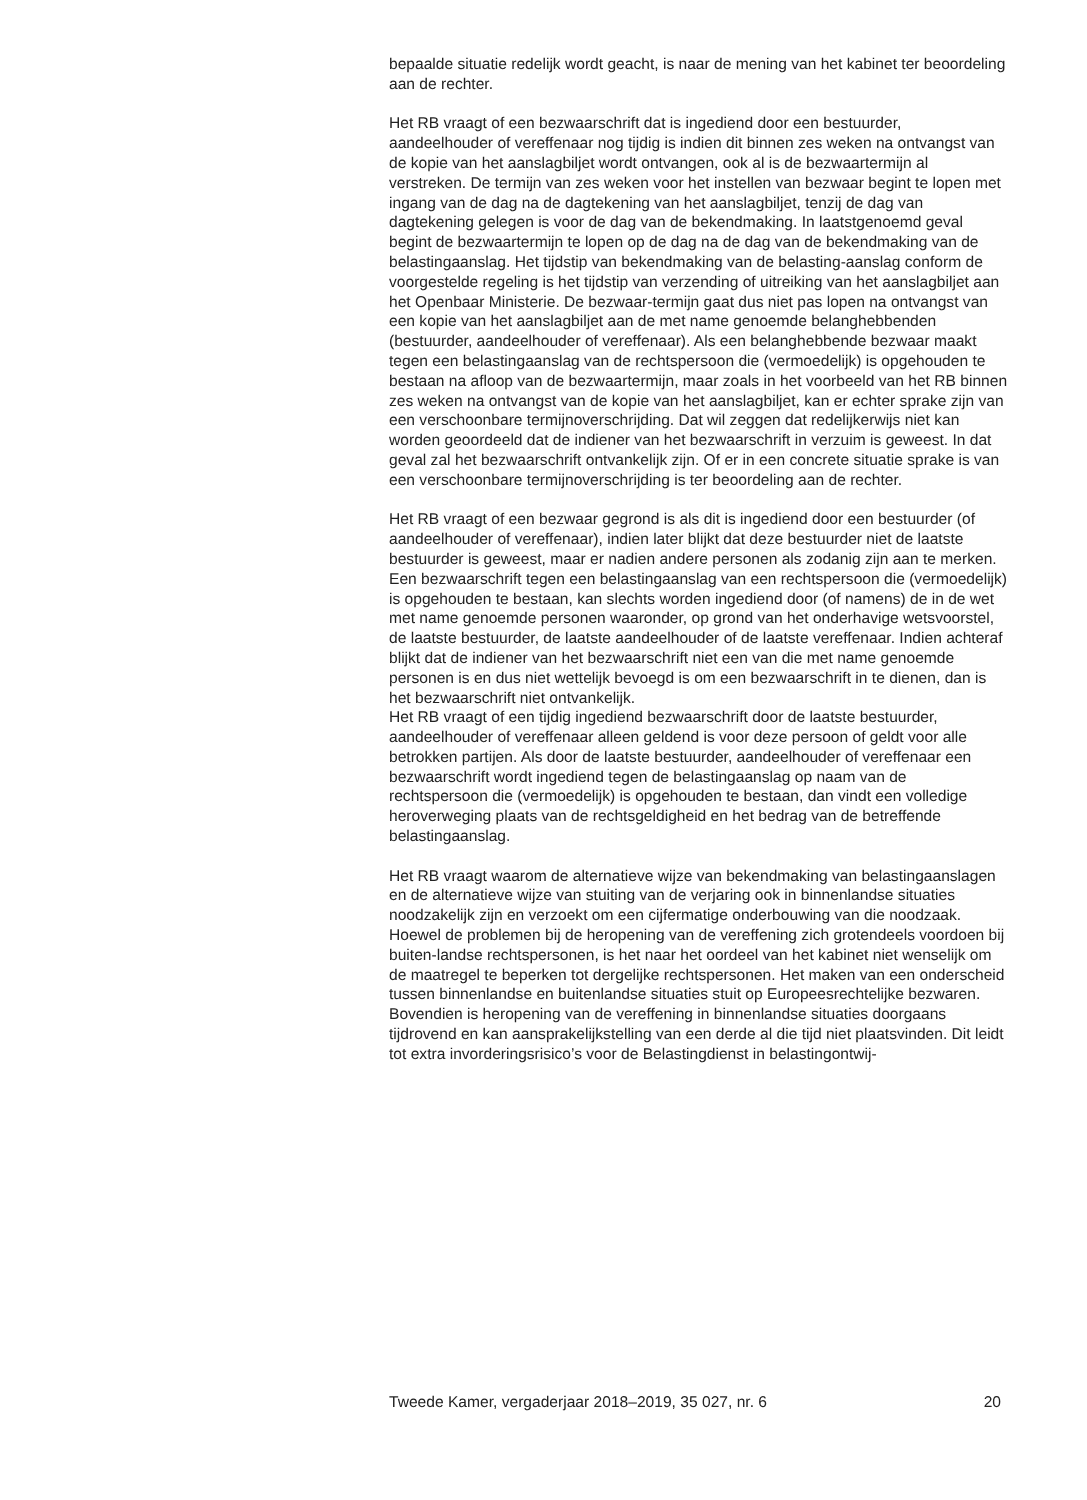bepaalde situatie redelijk wordt geacht, is naar de mening van het kabinet ter beoordeling aan de rechter.
Het RB vraagt of een bezwaarschrift dat is ingediend door een bestuurder, aandeelhouder of vereffenaar nog tijdig is indien dit binnen zes weken na ontvangst van de kopie van het aanslagbiljet wordt ontvangen, ook al is de bezwaartermijn al verstreken. De termijn van zes weken voor het instellen van bezwaar begint te lopen met ingang van de dag na de dagtekening van het aanslagbiljet, tenzij de dag van dagtekening gelegen is voor de dag van de bekendmaking. In laatstgenoemd geval begint de bezwaartermijn te lopen op de dag na de dag van de bekendmaking van de belastingaanslag. Het tijdstip van bekendmaking van de belasting-aanslag conform de voorgestelde regeling is het tijdstip van verzending of uitreiking van het aanslagbiljet aan het Openbaar Ministerie. De bezwaar-termijn gaat dus niet pas lopen na ontvangst van een kopie van het aanslagbiljet aan de met name genoemde belanghebbenden (bestuurder, aandeelhouder of vereffenaar). Als een belanghebbende bezwaar maakt tegen een belastingaanslag van de rechtspersoon die (vermoedelijk) is opgehouden te bestaan na afloop van de bezwaartermijn, maar zoals in het voorbeeld van het RB binnen zes weken na ontvangst van de kopie van het aanslagbiljet, kan er echter sprake zijn van een verschoonbare termijnoverschrijding. Dat wil zeggen dat redelijkerwijs niet kan worden geoordeeld dat de indiener van het bezwaarschrift in verzuim is geweest. In dat geval zal het bezwaarschrift ontvankelijk zijn. Of er in een concrete situatie sprake is van een verschoonbare termijnoverschrijding is ter beoordeling aan de rechter.
Het RB vraagt of een bezwaar gegrond is als dit is ingediend door een bestuurder (of aandeelhouder of vereffenaar), indien later blijkt dat deze bestuurder niet de laatste bestuurder is geweest, maar er nadien andere personen als zodanig zijn aan te merken. Een bezwaarschrift tegen een belastingaanslag van een rechtspersoon die (vermoedelijk) is opgehouden te bestaan, kan slechts worden ingediend door (of namens) de in de wet met name genoemde personen waaronder, op grond van het onderhavige wetsvoorstel, de laatste bestuurder, de laatste aandeelhouder of de laatste vereffenaar. Indien achteraf blijkt dat de indiener van het bezwaarschrift niet een van die met name genoemde personen is en dus niet wettelijk bevoegd is om een bezwaarschrift in te dienen, dan is het bezwaarschrift niet ontvankelijk.
Het RB vraagt of een tijdig ingediend bezwaarschrift door de laatste bestuurder, aandeelhouder of vereffenaar alleen geldend is voor deze persoon of geldt voor alle betrokken partijen. Als door de laatste bestuurder, aandeelhouder of vereffenaar een bezwaarschrift wordt ingediend tegen de belastingaanslag op naam van de rechtspersoon die (vermoedelijk) is opgehouden te bestaan, dan vindt een volledige heroverweging plaats van de rechtsgeldigheid en het bedrag van de betreffende belastingaanslag.
Het RB vraagt waarom de alternatieve wijze van bekendmaking van belastingaanslagen en de alternatieve wijze van stuiting van de verjaring ook in binnenlandse situaties noodzakelijk zijn en verzoekt om een cijfermatige onderbouwing van die noodzaak. Hoewel de problemen bij de heropening van de vereffening zich grotendeels voordoen bij buiten-landse rechtspersonen, is het naar het oordeel van het kabinet niet wenselijk om de maatregel te beperken tot dergelijke rechtspersonen. Het maken van een onderscheid tussen binnenlandse en buitenlandse situaties stuit op Europeesrechtelijke bezwaren. Bovendien is heropening van de vereffening in binnenlandse situaties doorgaans tijdrovend en kan aansprakelijkstelling van een derde al die tijd niet plaatsvinden. Dit leidt tot extra invorderingsrisico’s voor de Belastingdienst in belastingontwij-
Tweede Kamer, vergaderjaar 2018–2019, 35 027, nr. 6 20